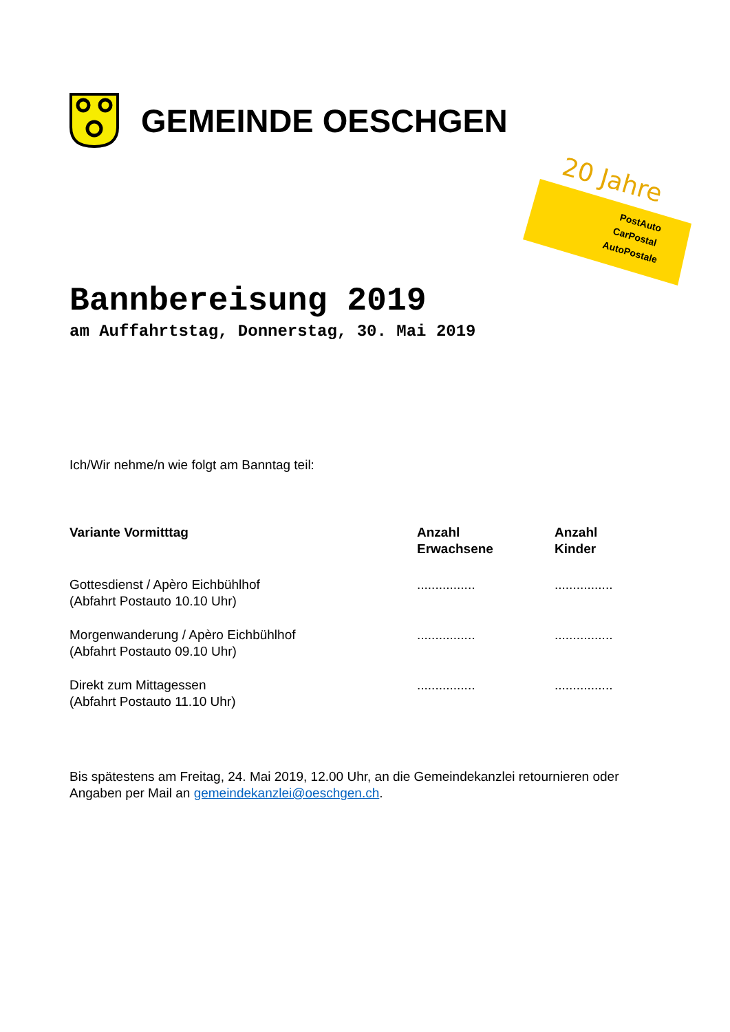GEMEINDE OESCHGEN
20 Jahre
PostAuto
CarPostal
AutoPostale
Bannbereisung 2019
am Auffahrtstag, Donnerstag, 30. Mai 2019
Ich/Wir nehme/n wie folgt am Banntag teil:
| Variante Vormitttag | Anzahl Erwachsene | Anzahl Kinder |
| --- | --- | --- |
| Gottesdienst / Apèro Eichbühlhof (Abfahrt Postauto 10.10 Uhr) | ................ | ................ |
| Morgenwanderung / Apèro Eichbühlhof (Abfahrt Postauto 09.10 Uhr) | ................ | ................ |
| Direkt zum Mittagessen (Abfahrt Postauto 11.10 Uhr) | ................ | ................ |
Bis spätestens am Freitag, 24. Mai 2019, 12.00 Uhr, an die Gemeindekanzlei retournieren oder Angaben per Mail an gemeindekanzlei@oeschgen.ch.